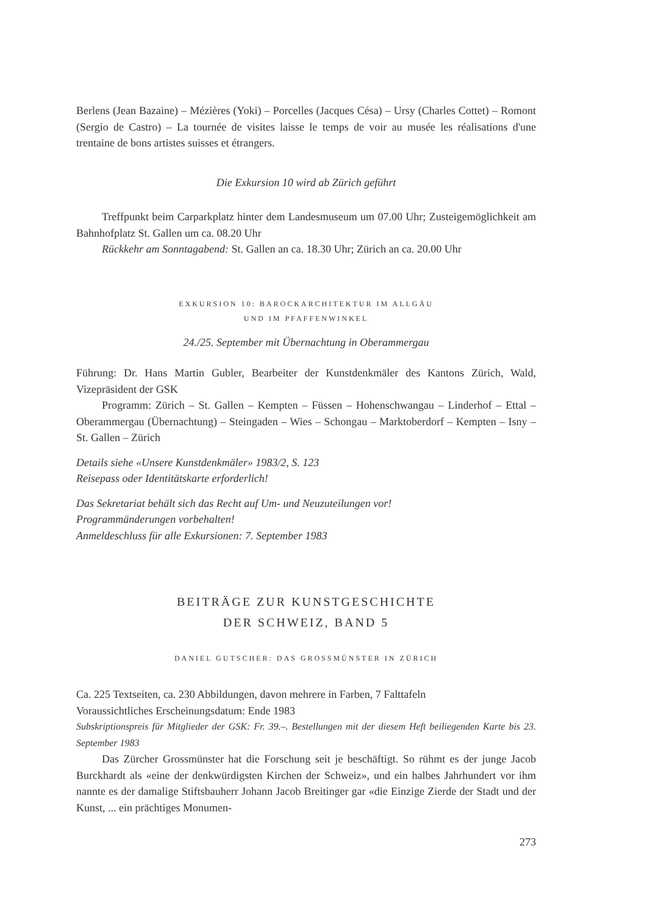Berlens (Jean Bazaine) – Mézières (Yoki) – Porcelles (Jacques Césa) – Ursy (Charles Cottet) – Romont (Sergio de Castro) – La tournée de visites laisse le temps de voir au musée les réalisations d'une trentaine de bons artistes suisses et étrangers.
Die Exkursion 10 wird ab Zürich geführt
Treffpunkt beim Carparkplatz hinter dem Landesmuseum um 07.00 Uhr; Zusteigemöglichkeit am Bahnhofplatz St. Gallen um ca. 08.20 Uhr
Rückkehr am Sonntagabend: St. Gallen an ca. 18.30 Uhr; Zürich an ca. 20.00 Uhr
EXKURSION 10: BAROCKARCHITEKTUR IM ALLGÄU
UND IM PFAFFENWINKEL
24./25. September mit Übernachtung in Oberammergau
Führung: Dr. Hans Martin Gubler, Bearbeiter der Kunstdenkmäler des Kantons Zürich, Wald, Vizepräsident der GSK
Programm: Zürich – St. Gallen – Kempten – Füssen – Hohenschwangau – Linderhof – Ettal – Oberammergau (Übernachtung) – Steingaden – Wies – Schongau – Marktoberdorf – Kempten – Isny – St. Gallen – Zürich
Details siehe «Unsere Kunstdenkmäler» 1983/2, S. 123
Reisepass oder Identitätskarte erforderlich!
Das Sekretariat behält sich das Recht auf Um- und Neuzuteilungen vor!
Programmänderungen vorbehalten!
Anmeldeschluss für alle Exkursionen: 7. September 1983
BEITRÄGE ZUR KUNSTGESCHICHTE
DER SCHWEIZ, BAND 5
DANIEL GUTSCHER: DAS GROSSMÜNSTER IN ZÜRICH
Ca. 225 Textseiten, ca. 230 Abbildungen, davon mehrere in Farben, 7 Falttafeln
Voraussichtliches Erscheinungsdatum: Ende 1983
Subskriptionspreis für Mitglieder der GSK: Fr. 39.–. Bestellungen mit der diesem Heft beiliegenden Karte bis 23. September 1983
Das Zürcher Grossmünster hat die Forschung seit je beschäftigt. So rühmt es der junge Jacob Burckhardt als «eine der denkwürdigsten Kirchen der Schweiz», und ein halbes Jahrhundert vor ihm nannte es der damalige Stiftsbauherr Johann Jacob Breitinger gar «die Einzige Zierde der Stadt und der Kunst, ... ein prächtiges Monumen-
273